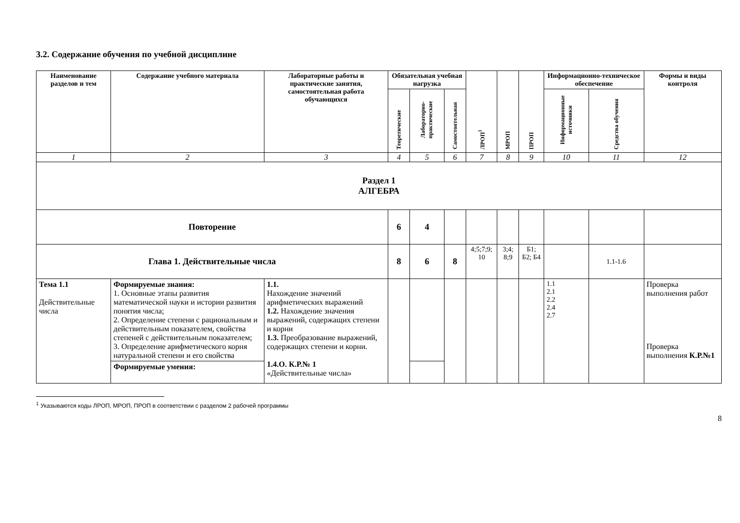3.2. Содержание обучения по учебной дисциплине
| Наименование разделов и тем | Содержание учебного материала | Лабораторные работы и практические занятия, самостоятельная работа обучающихся | Обязательная учебная нагрузка | | | ЛРОП<sup>1</sup> | МРОП | ПРОП | Информационно-техническое обеспечение | | Формы и виды контроля |
| --- | --- | --- | --- | --- | --- | --- | --- | --- | --- | --- | --- |
| | | | Теоретические | Лабораторно-практические | Самостоятельная | | | | Информационные источники | Средства обучения | |
| 1 | 2 | 3 | 4 | 5 | 6 | 7 | 8 | 9 | 10 | 11 | 12 |
| Раздел 1 АЛГЕБРА | | | | | | | | | | | |
| Повторение | | | 6 | 4 | | | | | | | |
| Глава 1. Действительные числа | | | 8 | 6 | 8 | 4;5;7;9; 10 | 3;4; 8;9 | Б1; Б2; Б4 | | 1.1-1.6 | |
| Тема 1.1 Действительные числа | Формируемые знания: 1. Основные этапы развития математической науки и истории развития понятия числа; 2. Определение степени с рациональным и действительным показателем, свойства степеней с действительным показателем; 3. Определение арифметического корня натуральной степени и его свойства | 1.1. Нахождение значений арифметических выражений 1.2. Нахождение значения выражений, содержащих степени и корни 1.3. Преобразование выражений, содержащих степени и корни. 1.4.О. К.Р.№ 1 «Действительные числа» | | | | | | | 1.1 2.1 2.2 2.4 2.7 | | Проверка выполнения работ Проверка выполнения К.Р.№1 |
| | Формируемые умения: | | | | | | | | | | |
<sup>1</sup> Указываются коды ЛРОП, МРОП, ПРОП в соответствии с разделом 2 рабочей программы
8